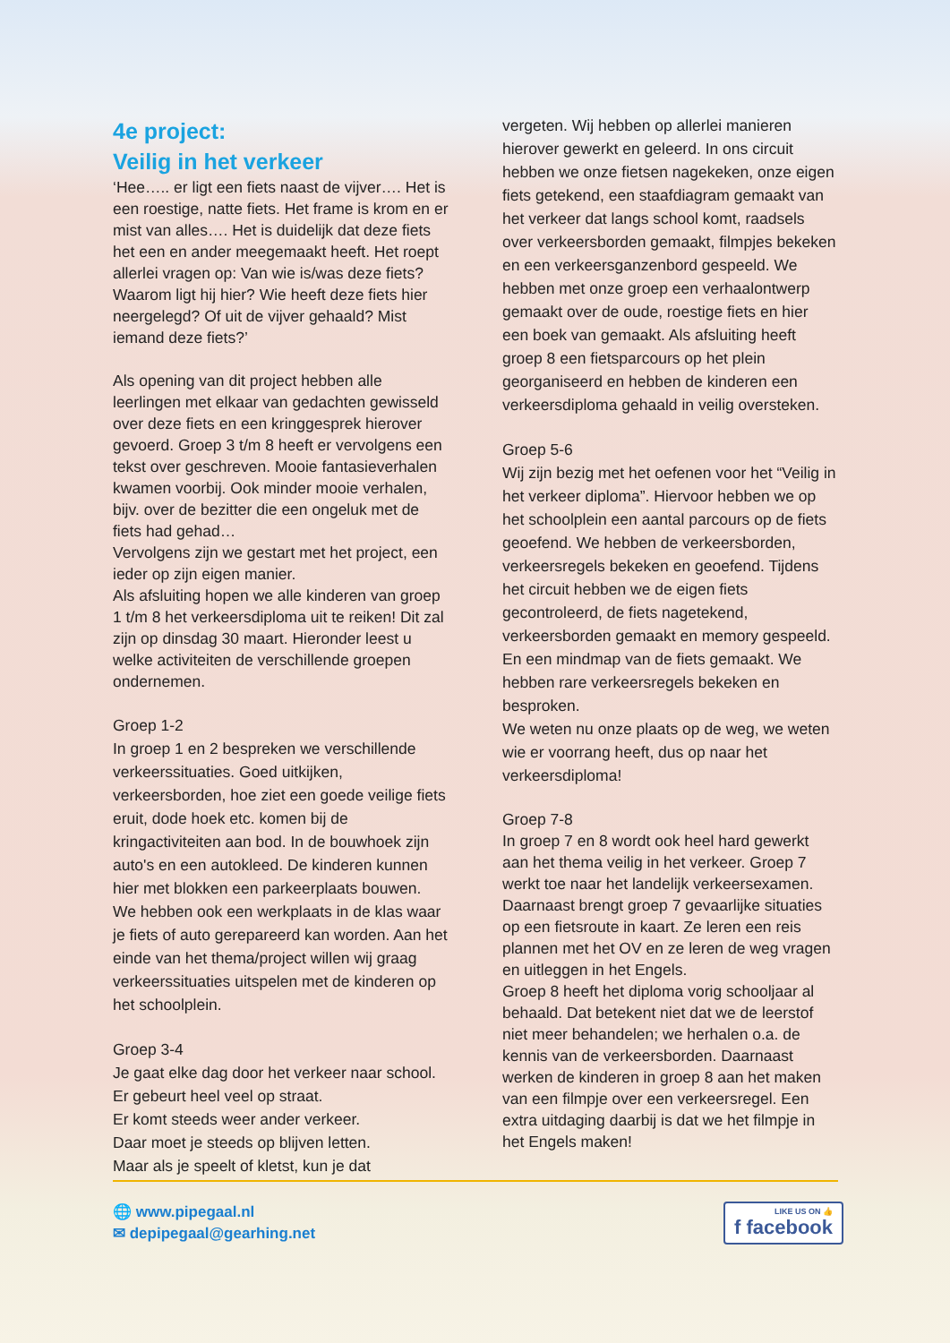4e project:
Veilig in het verkeer
‘Hee….. er ligt een fiets naast de vijver…. Het is een roestige, natte fiets. Het frame is krom en er mist van alles…. Het is duidelijk dat deze fiets het een en ander meegemaakt heeft. Het roept allerlei vragen op: Van wie is/was deze fiets? Waarom ligt hij hier? Wie heeft deze fiets hier neergelegd? Of uit de vijver gehaald? Mist iemand deze fiets?’
Als opening van dit project hebben alle leerlingen met elkaar van gedachten gewisseld over deze fiets en een kringgesprek hierover gevoerd. Groep 3 t/m 8 heeft er vervolgens een tekst over geschreven. Mooie fantasieverhalen kwamen voorbij. Ook minder mooie verhalen, bijv. over de bezitter die een ongeluk met de fiets had gehad…
Vervolgens zijn we gestart met het project, een ieder op zijn eigen manier.
Als afsluiting hopen we alle kinderen van groep 1 t/m 8 het verkeersdiploma uit te reiken! Dit zal zijn op dinsdag 30 maart. Hieronder leest u welke activiteiten de verschillende groepen ondernemen.
Groep 1-2
In groep 1 en 2 bespreken we verschillende verkeerssituaties. Goed uitkijken, verkeersborden, hoe ziet een goede veilige fiets eruit, dode hoek etc. komen bij de kringactiviteiten aan bod. In de bouwhoek zijn auto's en een autokleed. De kinderen kunnen hier met blokken een parkeerplaats bouwen. We hebben ook een werkplaats in de klas waar je fiets of auto gerepareerd kan worden. Aan het einde van het thema/project willen wij graag verkeerssituaties uitspelen met de kinderen op het schoolplein.
Groep 3-4
Je gaat elke dag door het verkeer naar school.
Er gebeurt heel veel op straat.
Er komt steeds weer ander verkeer.
Daar moet je steeds op blijven letten.
Maar als je speelt of kletst, kun je dat
vergeten. Wij hebben op allerlei manieren hierover gewerkt en geleerd. In ons circuit hebben we onze fietsen nagekeken, onze eigen fiets getekend, een staafdiagram gemaakt van het verkeer dat langs school komt, raadsels over verkeersborden gemaakt, filmpjes bekeken en een verkeersganzenbord gespeeld. We hebben met onze groep een verhaalontwerp gemaakt over de oude, roestige fiets en hier een boek van gemaakt. Als afsluiting heeft groep 8 een fietsparcours op het plein georganiseerd en hebben de kinderen een verkeersdiploma gehaald in veilig oversteken.
Groep 5-6
Wij zijn bezig met het oefenen voor het “Veilig in het verkeer diploma”. Hiervoor hebben we op het schoolplein een aantal parcours op de fiets geoefend. We hebben de verkeersborden, verkeersregels bekeken en geoefend. Tijdens het circuit hebben we de eigen fiets gecontroleerd, de fiets nagetekend, verkeersborden gemaakt en memory gespeeld. En een mindmap van de fiets gemaakt. We hebben rare verkeersregels bekeken en besproken.
We weten nu onze plaats op de weg, we weten wie er voorrang heeft, dus op naar het verkeersdiploma!
Groep 7-8
In groep 7 en 8 wordt ook heel hard gewerkt aan het thema veilig in het verkeer. Groep 7 werkt toe naar het landelijk verkeersexamen. Daarnaast brengt groep 7 gevaarlijke situaties op een fietsroute in kaart. Ze leren een reis plannen met het OV en ze leren de weg vragen en uitleggen in het Engels.
Groep 8 heeft het diploma vorig schooljaar al behaald. Dat betekent niet dat we de leerstof niet meer behandelen; we herhalen o.a. de kennis van de verkeersborden. Daarnaast werken de kinderen in groep 8 aan het maken van een filmpje over een verkeersregel. Een extra uitdaging daarbij is dat we het filmpje in het Engels maken!
🌐 www.pipegaal.nl
✉ depipegaal@gearhing.net
LIKE US ON 👍
f facebook